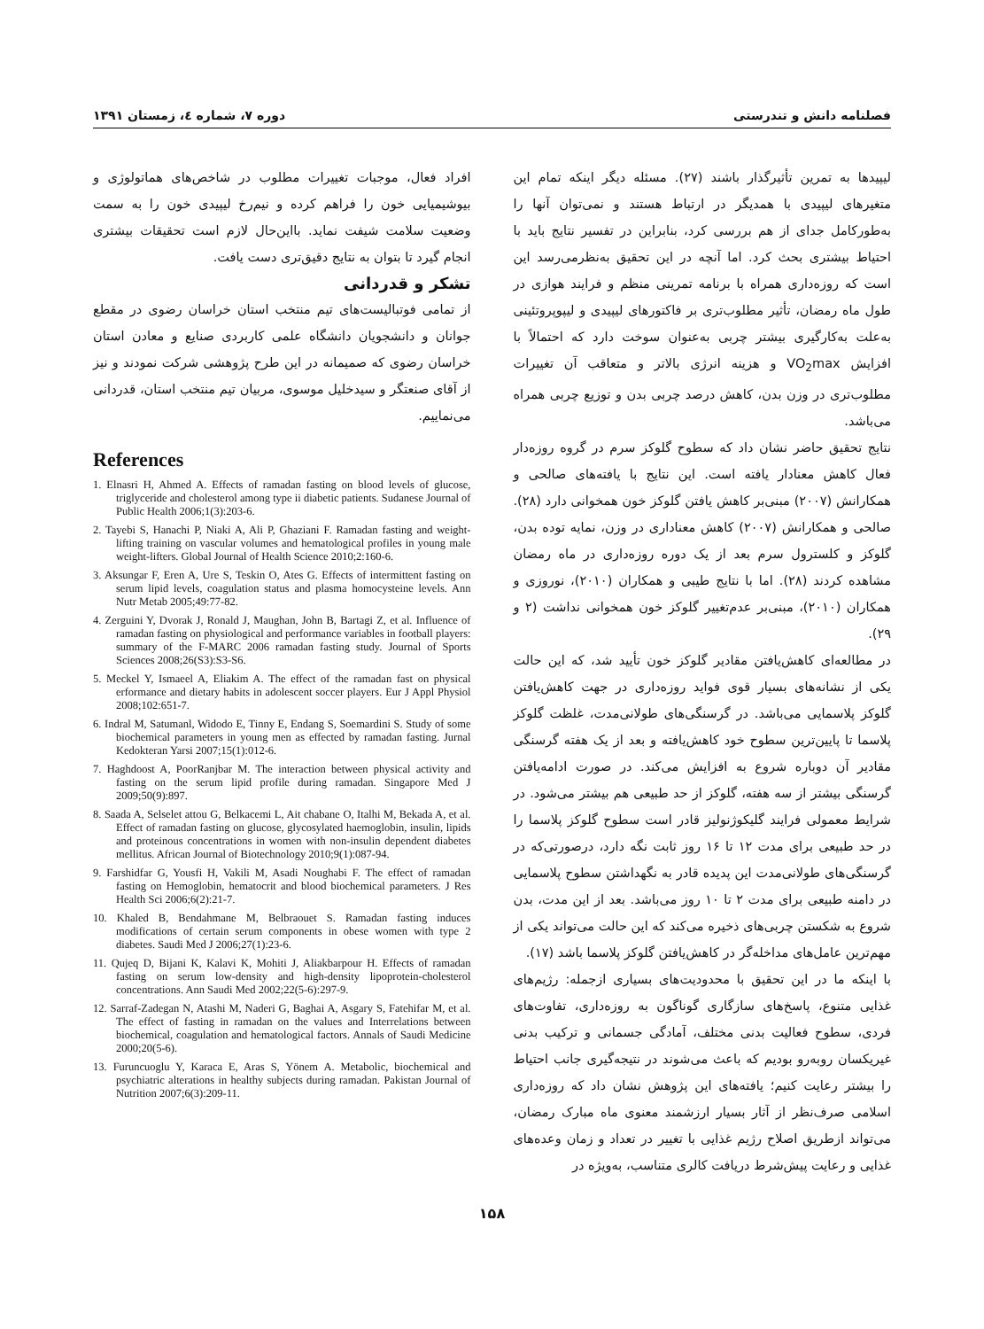فصلنامه دانش و تندرستی دوره ۷، شماره ٤، زمستان ۱۳۹۱
لیپیدها به تمرین تأثیرگذار باشند (۲۷). مسئله دیگر اینکه تمام این متغیرهای لیپیدی با همدیگر در ارتباط هستند و نمی‌توان آنها را به‌طورکامل جدای از هم بررسی کرد، بنابراین در تفسیر نتایج باید با احتیاط بیشتری بحث کرد. اما آنچه در این تحقیق به‌نظرمی‌رسد این است که روزه‌داری همراه با برنامه تمرینی منظم و فرایند هوازی در طول ماه رمضان، تأثیر مطلوب‌تری بر فاکتورهای لیپیدی و لیپوپروتئینی به‌علت به‌کارگیری بیشتر چربی به‌عنوان سوخت دارد که احتمالاً با افزایش VO<sub>2</sub>max و هزینه انرژی بالاتر و متعاقب آن تغییرات مطلوب‌تری در وزن بدن، کاهش درصد چربی بدن و توزیع چربی همراه می‌باشد.
نتایج تحقیق حاضر نشان داد که سطوح گلوکز سرم در گروه روزه‌دار فعال کاهش معنادار یافته است. این نتایج با یافته‌های صالحی و همکارانش (۲۰۰۷) مبنی‌بر کاهش یافتن گلوکز خون همخوانی دارد (۲۸). صالحی و همکارانش (۲۰۰۷) کاهش معناداری در وزن، نمایه توده بدن، گلوکز و کلسترول سرم بعد از یک دوره روزه‌داری در ماه رمضان مشاهده کردند (۲۸). اما با نتایج طیبی و همکاران (۲۰۱۰)، نوروزی و همکاران (۲۰۱۰)، مبنی‌بر عدم‌تغییر گلوکز خون همخوانی نداشت (۲ و ۲۹).
در مطالعه‌ای کاهش‌یافتن مقادیر گلوکز خون تأیید شد، که این حالت یکی از نشانه‌های بسیار قوی فواید روزه‌داری در جهت کاهش‌یافتن گلوکز پلاسمایی می‌باشد. در گرسنگی‌های طولانی‌مدت، غلظت گلوکز پلاسما تا پایین‌ترین سطوح خود کاهش‌یافته و بعد از یک هفته گرسنگی مقادیر آن دوباره شروع به افزایش می‌کند. در صورت ادامه‌یافتن گرسنگی بیشتر از سه هفته، گلوکز از حد طبیعی هم بیشتر می‌شود. در شرایط معمولی فرایند گلیکوژنولیز قادر است سطوح گلوکز پلاسما را در حد طبیعی برای مدت ۱۲ تا ۱۶ روز ثابت نگه دارد، درصورتی‌که در گرسنگی‌های طولانی‌مدت این پدیده قادر به نگهداشتن سطوح پلاسمایی در دامنه طبیعی برای مدت ۲ تا ۱۰ روز می‌باشد. بعد از این مدت، بدن شروع به شکستن چربی‌های ذخیره می‌کند که این حالت می‌تواند یکی از مهم‌ترین عامل‌های مداخله‌گر در کاهش‌یافتن گلوکز پلاسما باشد (۱۷).
با اینکه ما در این تحقیق با محدودیت‌های بسیاری ازجمله: رژیم‌های غذایی متنوع، پاسخ‌های سازگاری گوناگون به روزه‌داری، تفاوت‌های فردی، سطوح فعالیت بدنی مختلف، آمادگی جسمانی و ترکیب بدنی غیریکسان روبه‌رو بودیم که باعث می‌شوند در نتیجه‌گیری جانب احتیاط را بیشتر رعایت کنیم؛ یافته‌های این پژوهش نشان داد که روزه‌داری اسلامی صرف‌نظر از آثار بسیار ارزشمند معنوی ماه مبارک رمضان، می‌تواند ازطریق اصلاح رژیم غذایی با تغییر در تعداد و زمان وعده‌های غذایی و رعایت پیش‌شرط دریافت کالری متناسب، به‌ویژه در
افراد فعال، موجبات تغییرات مطلوب در شاخص‌های هماتولوژی و بیوشیمیایی خون را فراهم کرده و نیم‌رخ لیپیدی خون را به سمت وضعیت سلامت شیفت نماید. بااین‌حال لازم است تحقیقات بیشتری انجام گیرد تا بتوان به نتایج دقیق‌تری دست یافت.
تشکر و قدردانی
از تمامی فوتبالیست‌های تیم منتخب استان خراسان رضوی در مقطع جوانان و دانشجویان دانشگاه علمی کاربردی صنایع و معادن استان خراسان رضوی که صمیمانه در این طرح پژوهشی شرکت نمودند و نیز از آقای صنعتگر و سیدخلیل موسوی، مربیان تیم منتخب استان، قدردانی می‌نماییم.
References
1. Elnasri H, Ahmed A. Effects of ramadan fasting on blood levels of glucose, triglyceride and cholesterol among type ii diabetic patients. Sudanese Journal of Public Health 2006;1(3):203-6.
2. Tayebi S, Hanachi P, Niaki A, Ali P, Ghaziani F. Ramadan fasting and weight-lifting training on vascular volumes and hematological profiles in young male weight-lifters. Global Journal of Health Science 2010;2:160-6.
3. Aksungar F, Eren A, Ure S, Teskin O, Ates G. Effects of intermittent fasting on serum lipid levels, coagulation status and plasma homocysteine levels. Ann Nutr Metab 2005;49:77-82.
4. Zerguini Y, Dvorak J, Ronald J, Maughan, John B, Bartagi Z, et al. Influence of ramadan fasting on physiological and performance variables in football players: summary of the F-MARC 2006 ramadan fasting study. Journal of Sports Sciences 2008;26(S3):S3-S6.
5. Meckel Y, Ismaeel A, Eliakim A. The effect of the ramadan fast on physical erformance and dietary habits in adolescent soccer players. Eur J Appl Physiol 2008;102:651-7.
6. Indral M, Satumanl, Widodo E, Tinny E, Endang S, Soemardini S. Study of some biochemical parameters in young men as effected by ramadan fasting. Jurnal Kedokteran Yarsi 2007;15(1):012-6.
7. Haghdoost A, PoorRanjbar M. The interaction between physical activity and fasting on the serum lipid profile during ramadan. Singapore Med J 2009;50(9):897.
8. Saada A, Selselet attou G, Belkacemi L, Ait chabane O, Italhi M, Bekada A, et al. Effect of ramadan fasting on glucose, glycosylated haemoglobin, insulin, lipids and proteinous concentrations in women with non-insulin dependent diabetes mellitus. African Journal of Biotechnology 2010;9(1):087-94.
9. Farshidfar G, Yousfi H, Vakili M, Asadi Noughabi F. The effect of ramadan fasting on Hemoglobin, hematocrit and blood biochemical parameters. J Res Health Sci 2006;6(2):21-7.
10. Khaled B, Bendahmane M, Belbraouet S. Ramadan fasting induces modifications of certain serum components in obese women with type 2 diabetes. Saudi Med J 2006;27(1):23-6.
11. Qujeq D, Bijani K, Kalavi K, Mohiti J, Aliakbarpour H. Effects of ramadan fasting on serum low-density and high-density lipoprotein-cholesterol concentrations. Ann Saudi Med 2002;22(5-6):297-9.
12. Sarraf-Zadegan N, Atashi M, Naderi G, Baghai A, Asgary S, Fatehifar M, et al. The effect of fasting in ramadan on the values and Interrelations between biochemical, coagulation and hematological factors. Annals of Saudi Medicine 2000;20(5-6).
13. Furuncuoglu Y, Karaca E, Aras S, Yönem A. Metabolic, biochemical and psychiatric alterations in healthy subjects during ramadan. Pakistan Journal of Nutrition 2007;6(3):209-11.
۱۵۸